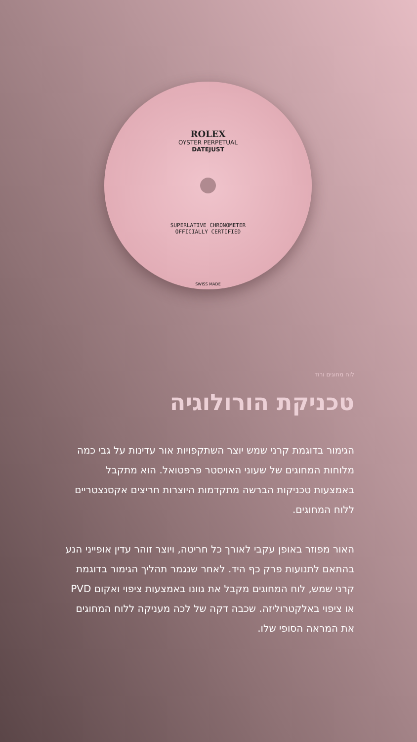ROLEX
OYSTER PERPETUAL
DATEJUST
SUPERLATIVE CHRONOMETER
OFFICIALLY CERTIFIED
SWISS MADE
לוח מחוגים ורוד
טכניקת הורולוגיה
הגימור בדוגמת קרני שמש יוצר השתקפויות אור עדינות על גבי כמה מלוחות המחוגים של שעוני האויסטר פרפטואל. הוא מתקבל באמצעות טכניקות הברשה מתקדמות היוצרות חריצים אקסנצטריים ללוח המחוגים.
האור מפוזר באופן עקבי לאורך כל חריטה, ויוצר זוהר עדין אופייני הנע בהתאם לתנועות פרק כף היד. לאחר שנגמר תהליך הגימור בדוגמת קרני שמש, לוח המחוגים מקבל את גוונו באמצעות ציפוי ואקום PVD או ציפוי באלקטרוליזה. שכבה דקה של לכה מעניקה ללוח המחוגים את המראה הסופי שלו.